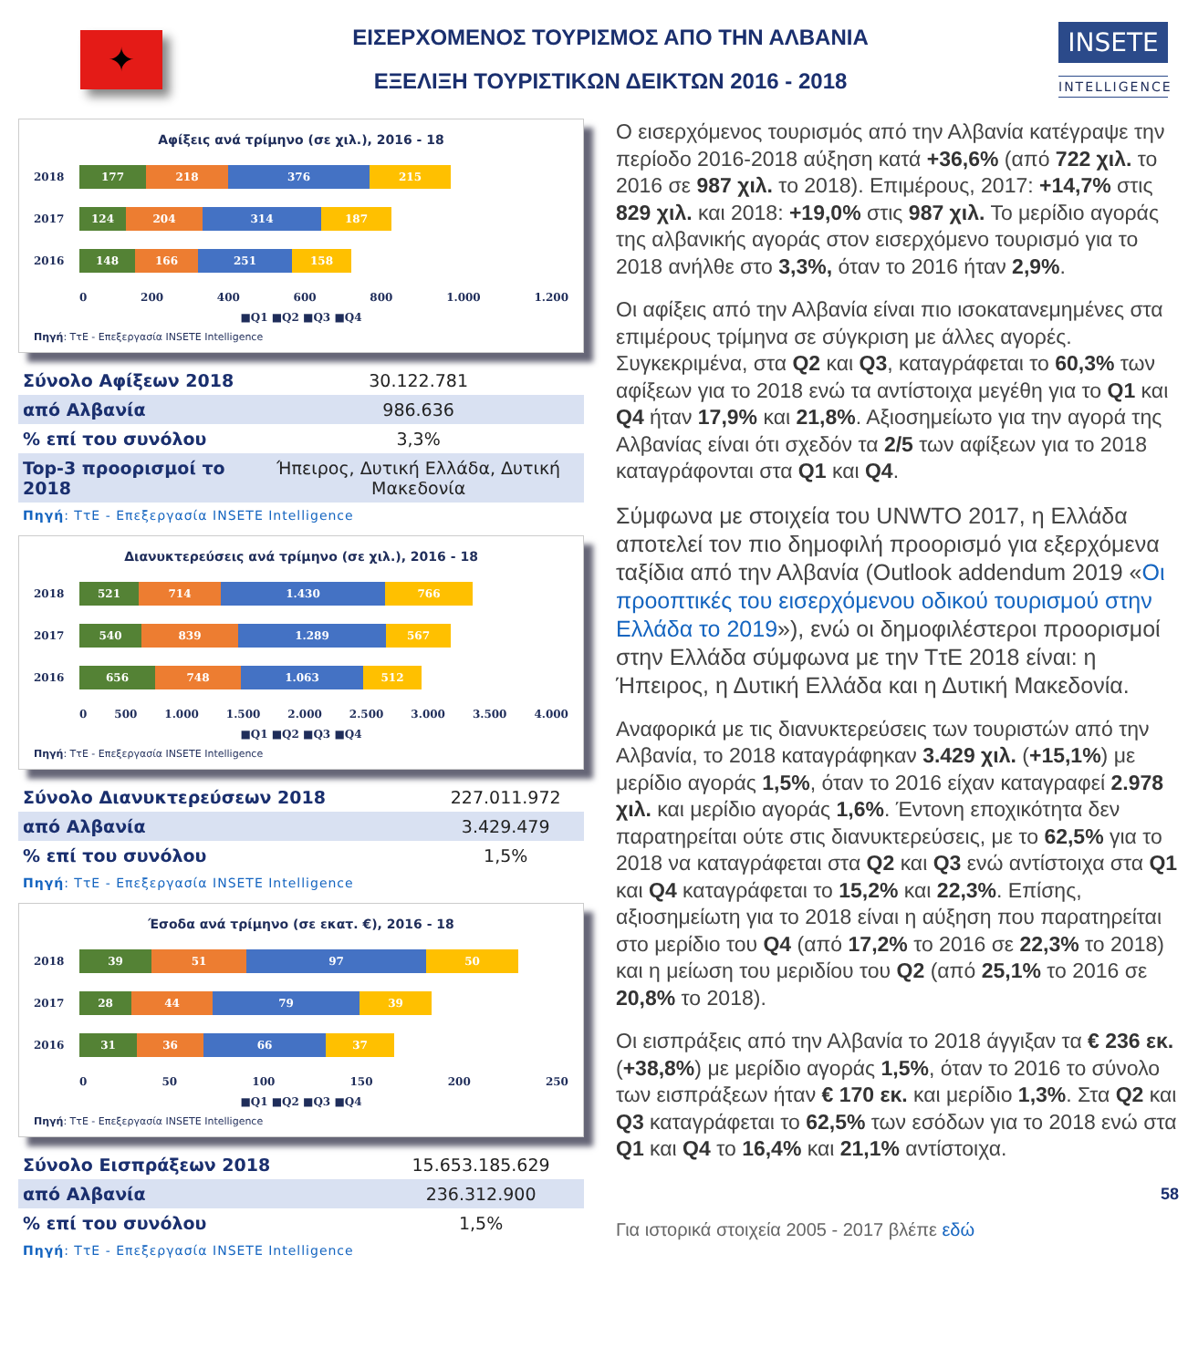✦
ΕΙΣΕΡΧΟΜΕΝΟΣ ΤΟΥΡΙΣΜΟΣ ΑΠΟ ΤΗΝ ΑΛΒΑΝΙΑ
ΕΞΕΛΙΞΗ ΤΟΥΡΙΣΤΙΚΩΝ ΔΕΙΚΤΩΝ 2016 - 2018
INSETE
INTELLIGENCE
Αφίξεις ανά τρίμηνο (σε χιλ.), 2016 - 18
2018 177 218 376 215
2017 124 204 314 187
2016 148 166 251 158
0 200 400 600 800 1.000 1.200
■Q1 ■Q2 ■Q3 ■Q4
Πηγή: ΤτΕ - Επεξεργασία INSETE Intelligence
| Σύνολο Αφίξεων 2018 | 30.122.781 |
| από Αλβανία | 986.636 |
| % επί του συνόλου | 3,3% |
| Top-3 προορισμοί το 2018 | Ήπειρος, Δυτική Ελλάδα, Δυτική Μακεδονία |
Πηγή: ΤτΕ - Επεξεργασία INSETE Intelligence
Διανυκτερεύσεις ανά τρίμηνο (σε χιλ.), 2016 - 18
2018 521 714 1.430 766
2017 540 839 1.289 567
2016 656 748 1.063 512
0 500 1.000 1.500 2.000 2.500 3.000 3.500 4.000
■Q1 ■Q2 ■Q3 ■Q4
Πηγή: ΤτΕ - Επεξεργασία INSETE Intelligence
| Σύνολο Διανυκτερεύσεων 2018 | 227.011.972 |
| από Αλβανία | 3.429.479 |
| % επί του συνόλου | 1,5% |
Πηγή: ΤτΕ - Επεξεργασία INSETE Intelligence
Έσοδα ανά τρίμηνο (σε εκατ. €), 2016 - 18
2018 39 51 97 50
2017 28 44 79 39
2016 31 36 66 37
0 50 100 150 200 250
■Q1 ■Q2 ■Q3 ■Q4
Πηγή: ΤτΕ - Επεξεργασία INSETE Intelligence
| Σύνολο Εισπράξεων 2018 | 15.653.185.629 |
| από Αλβανία | 236.312.900 |
| % επί του συνόλου | 1,5% |
Πηγή: ΤτΕ - Επεξεργασία INSETE Intelligence
Ο εισερχόμενος τουρισμός από την Αλβανία κατέγραψε την περίοδο 2016-2018 αύξηση κατά +36,6% (από 722 χιλ. το 2016 σε 987 χιλ. το 2018). Επιμέρους, 2017: +14,7% στις 829 χιλ. και 2018: +19,0% στις 987 χιλ. Το μερίδιο αγοράς της αλβανικής αγοράς στον εισερχόμενο τουρισμό για το 2018 ανήλθε στο 3,3%, όταν το 2016 ήταν 2,9%.
Οι αφίξεις από την Αλβανία είναι πιο ισοκατανεμημένες στα επιμέρους τρίμηνα σε σύγκριση με άλλες αγορές. Συγκεκριμένα, στα Q2 και Q3, καταγράφεται το 60,3% των αφίξεων για το 2018 ενώ τα αντίστοιχα μεγέθη για το Q1 και Q4 ήταν 17,9% και 21,8%. Αξιοσημείωτο για την αγορά της Αλβανίας είναι ότι σχεδόν τα 2/5 των αφίξεων για το 2018 καταγράφονται στα Q1 και Q4.
Σύμφωνα με στοιχεία του UNWTO 2017, η Ελλάδα αποτελεί τον πιο δημοφιλή προορισμό για εξερχόμενα ταξίδια από την Αλβανία (Outlook addendum 2019 «Οι προοπτικές του εισερχόμενου οδικού τουρισμού στην Ελλάδα το 2019»), ενώ οι δημοφιλέστεροι προορισμοί στην Ελλάδα σύμφωνα με την ΤτΕ 2018 είναι: η Ήπειρος, η Δυτική Ελλάδα και η Δυτική Μακεδονία.
Αναφορικά με τις διανυκτερεύσεις των τουριστών από την Αλβανία, το 2018 καταγράφηκαν 3.429 χιλ. (+15,1%) με μερίδιο αγοράς 1,5%, όταν το 2016 είχαν καταγραφεί 2.978 χιλ. και μερίδιο αγοράς 1,6%. Έντονη εποχικότητα δεν παρατηρείται ούτε στις διανυκτερεύσεις, με το 62,5% για το 2018 να καταγράφεται στα Q2 και Q3 ενώ αντίστοιχα στα Q1 και Q4 καταγράφεται το 15,2% και 22,3%. Επίσης, αξιοσημείωτη για το 2018 είναι η αύξηση που παρατηρείται στο μερίδιο του Q4 (από 17,2% το 2016 σε 22,3% το 2018) και η μείωση του μεριδίου του Q2 (από 25,1% το 2016 σε 20,8% το 2018).
Οι εισπράξεις από την Αλβανία το 2018 άγγιξαν τα € 236 εκ. (+38,8%) με μερίδιο αγοράς 1,5%, όταν το 2016 το σύνολο των εισπράξεων ήταν € 170 εκ. και μερίδιο 1,3%. Στα Q2 και Q3 καταγράφεται το 62,5% των εσόδων για το 2018 ενώ στα Q1 και Q4 το 16,4% και 21,1% αντίστοιχα.
58
Για ιστορικά στοιχεία 2005 - 2017 βλέπε εδώ